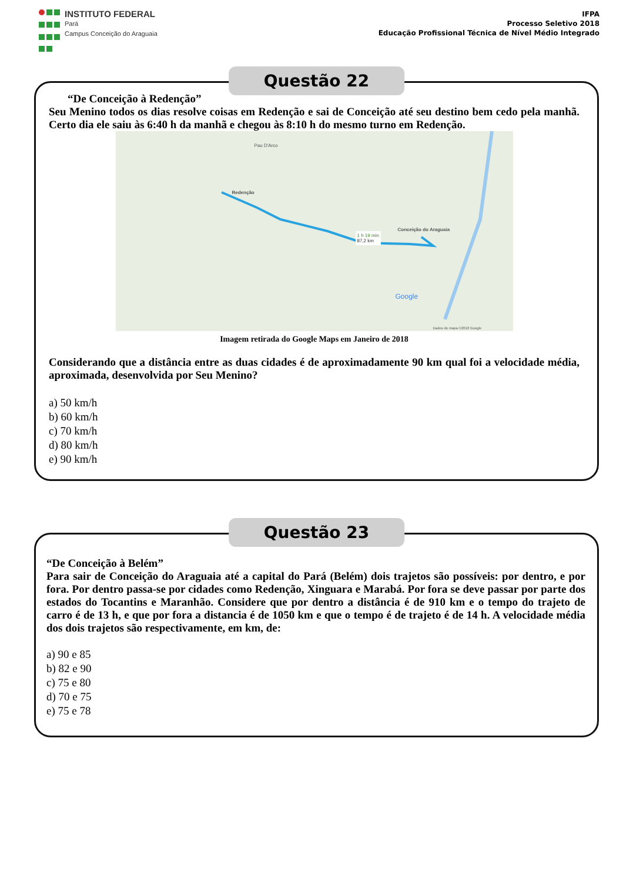INSTITUTO FEDERAL
Pará
Campus Conceição do Araguaia
IFPA
Processo Seletivo 2018
Educação Profissional Técnica de Nível Médio Integrado
Questão 22
“De Conceição à Redenção”
Seu Menino todos os dias resolve coisas em Redenção e sai de Conceição até seu destino bem cedo pela manhã. Certo dia ele saiu às 6:40 h da manhã e chegou às 8:10 h do mesmo turno em Redenção.
Redenção
Conceição do Araguaia
1 h 19 min
87,2 km
Pau D'Arco
Google
Dados do mapa ©2018 Google
Imagem retirada do Google Maps em Janeiro de 2018
Considerando que a distância entre as duas cidades é de aproximadamente 90 km qual foi a velocidade média, aproximada, desenvolvida por Seu Menino?
a) 50 km/h
b) 60 km/h
c) 70 km/h
d) 80 km/h
e) 90 km/h
Questão 23
“De Conceição à Belém”
Para sair de Conceição do Araguaia até a capital do Pará (Belém) dois trajetos são possíveis: por dentro, e por fora. Por dentro passa-se por cidades como Redenção, Xinguara e Marabá. Por fora se deve passar por parte dos estados do Tocantins e Maranhão. Considere que por dentro a distância é de 910 km e o tempo do trajeto de carro é de 13 h, e que por fora a distancia é de 1050 km e que o tempo é de trajeto é de 14 h. A velocidade média dos dois trajetos são respectivamente, em km, de:
a) 90 e 85
b) 82 e 90
c) 75 e 80
d) 70 e 75
e) 75 e 78